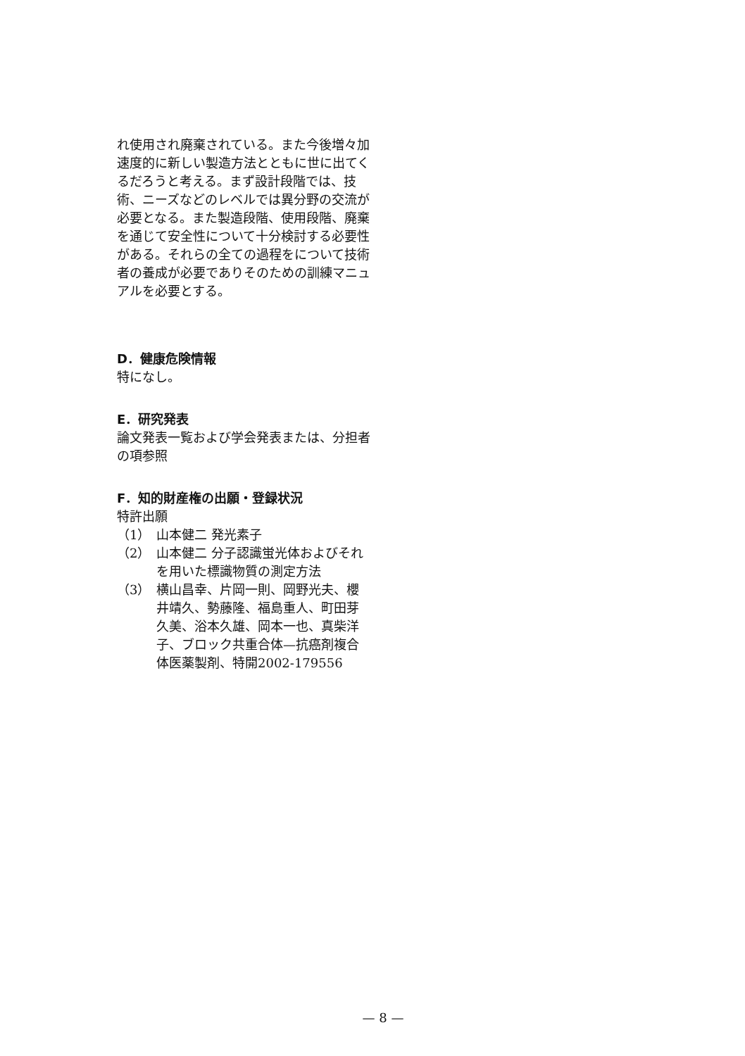れ使用され廃棄されている。また今後増々加速度的に新しい製造方法とともに世に出てくるだろうと考える。まず設計段階では、技術、ニーズなどのレベルでは異分野の交流が必要となる。また製造段階、使用段階、廃棄を通じて安全性について十分検討する必要性がある。それらの全ての過程をについて技術者の養成が必要でありそのための訓練マニュアルを必要とする。
D．健康危険情報
特になし。
E．研究発表
論文発表一覧および学会発表または、分担者の項参照
F．知的財産権の出願・登録状況
特許出願
（1） 山本健二 発光素子
（2） 山本健二 分子認識蛍光体およびそれを用いた標識物質の測定方法
（3） 横山昌幸、片岡一則、岡野光夫、櫻井靖久、勢藤隆、福島重人、町田芽久美、浴本久雄、岡本一也、真柴洋子、ブロック共重合体—抗癌剤複合体医薬製剤、特開2002-179556
— 8 —